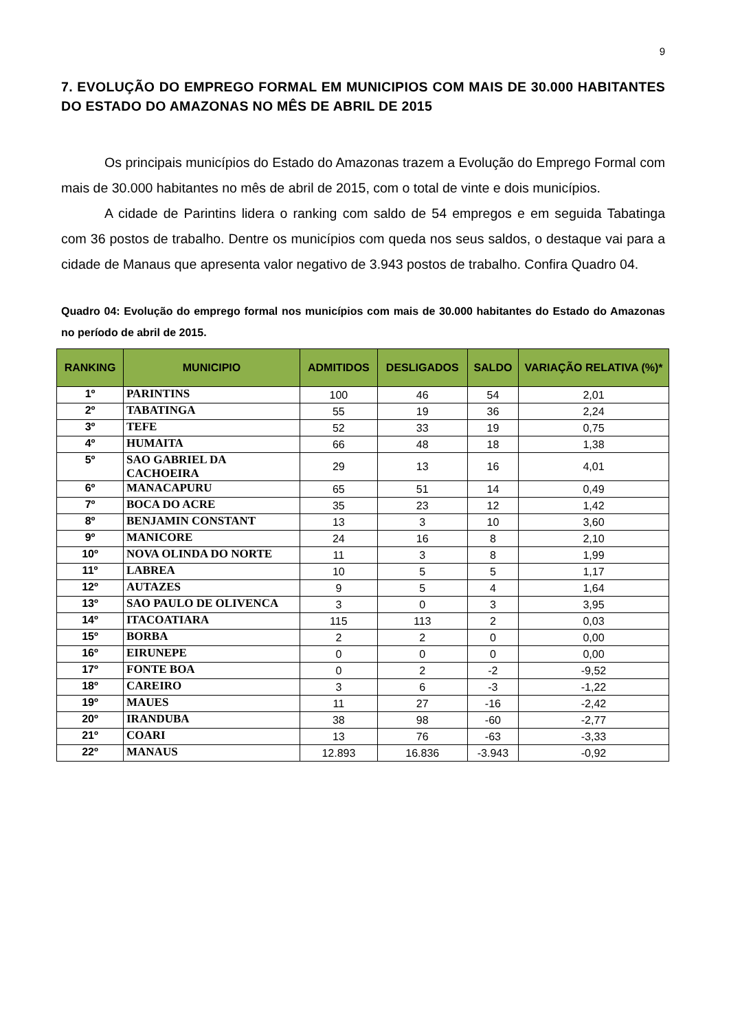9
7. EVOLUÇÃO DO EMPREGO FORMAL EM MUNICIPIOS COM MAIS DE 30.000 HABITANTES DO ESTADO DO AMAZONAS NO MÊS DE ABRIL DE 2015
Os principais municípios do Estado do Amazonas trazem a Evolução do Emprego Formal com mais de 30.000 habitantes no mês de abril de 2015, com o total de vinte e dois municípios.
A cidade de Parintins lidera o ranking com saldo de 54 empregos e em seguida Tabatinga com 36 postos de trabalho. Dentre os municípios com queda nos seus saldos, o destaque vai para a cidade de Manaus que apresenta valor negativo de 3.943 postos de trabalho. Confira Quadro 04.
Quadro 04: Evolução do emprego formal nos municípios com mais de 30.000 habitantes do Estado do Amazonas no período de abril de 2015.
| RANKING | MUNICIPIO | ADMITIDOS | DESLIGADOS | SALDO | VARIAÇÃO RELATIVA (%)* |
| --- | --- | --- | --- | --- | --- |
| 1º | PARINTINS | 100 | 46 | 54 | 2,01 |
| 2º | TABATINGA | 55 | 19 | 36 | 2,24 |
| 3º | TEFE | 52 | 33 | 19 | 0,75 |
| 4º | HUMAITA | 66 | 48 | 18 | 1,38 |
| 5º | SAO GABRIEL DA CACHOEIRA | 29 | 13 | 16 | 4,01 |
| 6º | MANACAPURU | 65 | 51 | 14 | 0,49 |
| 7º | BOCA DO ACRE | 35 | 23 | 12 | 1,42 |
| 8º | BENJAMIN CONSTANT | 13 | 3 | 10 | 3,60 |
| 9º | MANICORE | 24 | 16 | 8 | 2,10 |
| 10º | NOVA OLINDA DO NORTE | 11 | 3 | 8 | 1,99 |
| 11º | LABREA | 10 | 5 | 5 | 1,17 |
| 12º | AUTAZES | 9 | 5 | 4 | 1,64 |
| 13º | SAO PAULO DE OLIVENCA | 3 | 0 | 3 | 3,95 |
| 14º | ITACOATIARA | 115 | 113 | 2 | 0,03 |
| 15º | BORBA | 2 | 2 | 0 | 0,00 |
| 16º | EIRUNEPE | 0 | 0 | 0 | 0,00 |
| 17º | FONTE BOA | 0 | 2 | -2 | -9,52 |
| 18º | CAREIRO | 3 | 6 | -3 | -1,22 |
| 19º | MAUES | 11 | 27 | -16 | -2,42 |
| 20º | IRANDUBA | 38 | 98 | -60 | -2,77 |
| 21º | COARI | 13 | 76 | -63 | -3,33 |
| 22º | MANAUS | 12.893 | 16.836 | -3.943 | -0,92 |